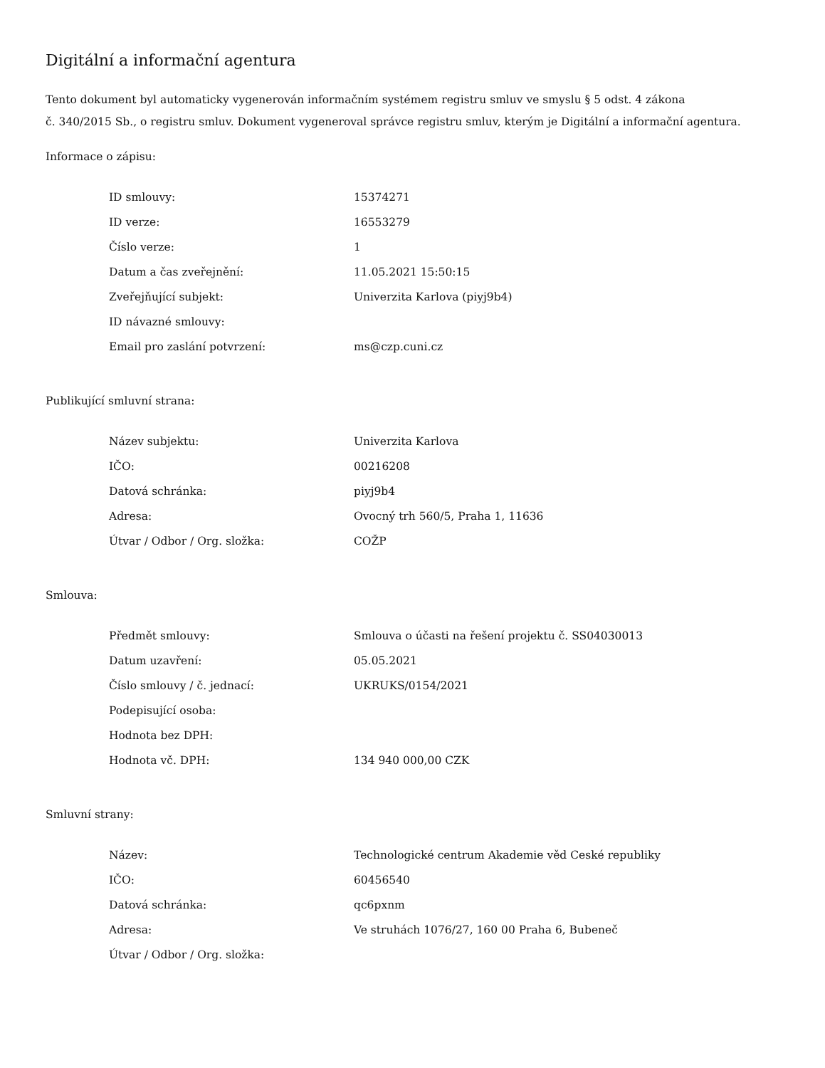Digitální a informační agentura
Tento dokument byl automaticky vygenerován informačním systémem registru smluv ve smyslu § 5 odst. 4 zákona
č. 340/2015 Sb., o registru smluv. Dokument vygeneroval správce registru smluv, kterým je Digitální a informační agentura.
Informace o zápisu:
| ID smlouvy: | 15374271 |
| ID verze: | 16553279 |
| Číslo verze: | 1 |
| Datum a čas zveřejnění: | 11.05.2021 15:50:15 |
| Zveřejňující subjekt: | Univerzita Karlova (piyj9b4) |
| ID návazné smlouvy: | |
| Email pro zaslání potvrzení: | ms@czp.cuni.cz |
Publikující smluvní strana:
| Název subjektu: | Univerzita Karlova |
| IČO: | 00216208 |
| Datová schránka: | piyj9b4 |
| Adresa: | Ovocný trh 560/5, Praha 1, 11636 |
| Útvar / Odbor / Org. složka: | COŽP |
Smlouva:
| Předmět smlouvy: | Smlouva o účasti na řešení projektu č. SS04030013 |
| Datum uzavření: | 05.05.2021 |
| Číslo smlouvy / č. jednací: | UKRUKS/0154/2021 |
| Podepisující osoba: | |
| Hodnota bez DPH: | |
| Hodnota vč. DPH: | 134 940 000,00 CZK |
Smluvní strany:
| Název: | Technologické centrum Akademie věd Ceské republiky |
| IČO: | 60456540 |
| Datová schránka: | qc6pxnm |
| Adresa: | Ve struhách 1076/27, 160 00 Praha 6, Bubeneč |
| Útvar / Odbor / Org. složka: | |